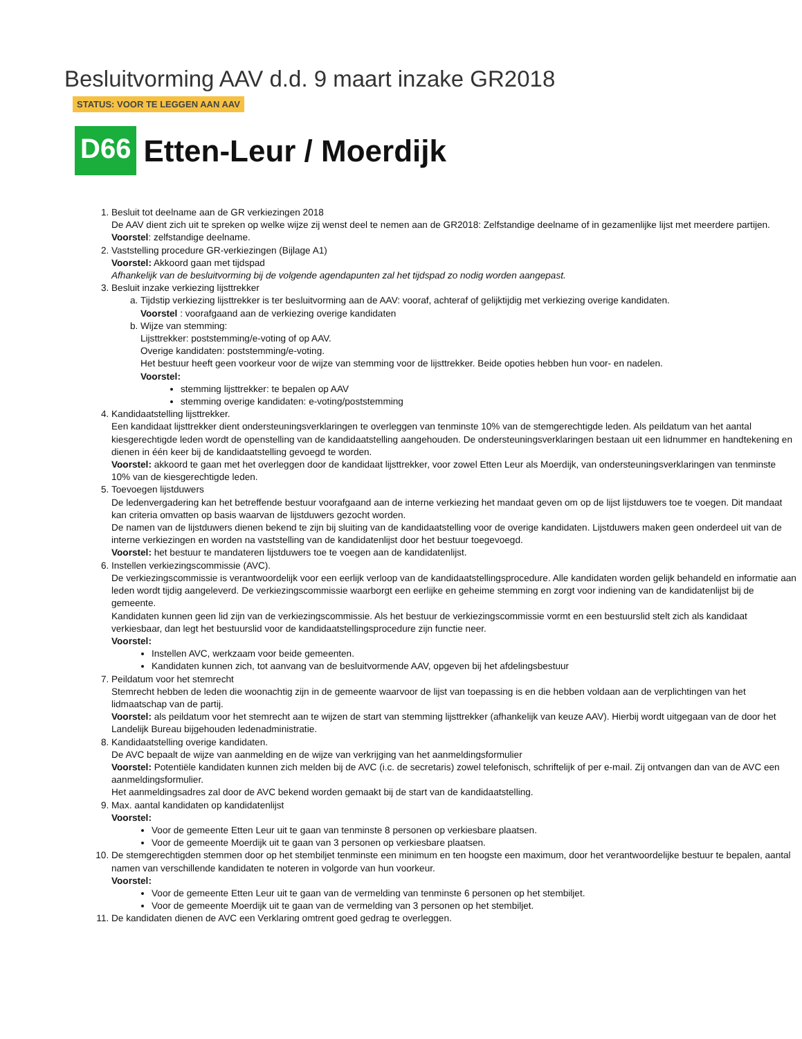Besluitvorming AAV d.d. 9 maart inzake GR2018
STATUS: VOOR TE LEGGEN AAN AAV
D66 Etten-Leur / Moerdijk
1. Besluit tot deelname aan de GR verkiezingen 2018
De AAV dient zich uit te spreken op welke wijze zij wenst deel te nemen aan de GR2018: Zelfstandige deelname of in gezamenlijke lijst met meerdere partijen.
Voorstel: zelfstandige deelname.
2. Vaststelling procedure GR-verkiezingen (Bijlage A1)
Voorstel: Akkoord gaan met tijdspad
Afhankelijk van de besluitvorming bij de volgende agendapunten zal het tijdspad zo nodig worden aangepast.
3. Besluit inzake verkiezing lijsttrekker
a. Tijdstip verkiezing lijsttrekker is ter besluitvorming aan de AAV: vooraf, achteraf of gelijktijdig met verkiezing overige kandidaten.
Voorstel : voorafgaand aan de verkiezing overige kandidaten
b. Wijze van stemming:
Lijsttrekker: poststemming/e-voting of op AAV.
Overige kandidaten: poststemming/e-voting.
Het bestuur heeft geen voorkeur voor de wijze van stemming voor de lijsttrekker. Beide opoties hebben hun voor- en nadelen.
Voorstel:
stemming lijsttrekker: te bepalen op AAV
stemming overige kandidaten: e-voting/poststemming
4. Kandidaatstelling lijsttrekker.
Een kandidaat lijsttrekker dient ondersteuningsverklaringen te overleggen van tenminste 10% van de stemgerechtigde leden. Als peildatum van het aantal kiesgerechtigde leden wordt de openstelling van de kandidaatstelling aangehouden. De ondersteuningsverklaringen bestaan uit een lidnummer en handtekening en dienen in één keer bij de kandidaatstelling gevoegd te worden.
Voorstel: akkoord te gaan met het overleggen door de kandidaat lijsttrekker, voor zowel Etten Leur als Moerdijk, van ondersteuningsverklaringen van tenminste 10% van de kiesgerechtigde leden.
5. Toevoegen lijstduwers
De ledenvergadering kan het betreffende bestuur voorafgaand aan de interne verkiezing het mandaat geven om op de lijst lijstduwers toe te voegen. Dit mandaat kan criteria omvatten op basis waarvan de lijstduwers gezocht worden.
De namen van de lijstduwers dienen bekend te zijn bij sluiting van de kandidaatstelling voor de overige kandidaten. Lijstduwers maken geen onderdeel uit van de interne verkiezingen en worden na vaststelling van de kandidatenlijst door het bestuur toegevoegd.
Voorstel: het bestuur te mandateren lijstduwers toe te voegen aan de kandidatenlijst.
6. Instellen verkiezingscommissie (AVC).
De verkiezingscommissie is verantwoordelijk voor een eerlijk verloop van de kandidaatstellingsprocedure. Alle kandidaten worden gelijk behandeld en informatie aan leden wordt tijdig aangeleverd. De verkiezingscommissie waarborgt een eerlijke en geheime stemming en zorgt voor indiening van de kandidatenlijst bij de gemeente.
Kandidaten kunnen geen lid zijn van de verkiezingscommissie. Als het bestuur de verkiezingscommissie vormt en een bestuurslid stelt zich als kandidaat verkiesbaar, dan legt het bestuurslid voor de kandidaatstellingsprocedure zijn functie neer.
Voorstel:
Instellen AVC, werkzaam voor beide gemeenten.
Kandidaten kunnen zich, tot aanvang van de besluitvormende AAV, opgeven bij het afdelingsbestuur
7. Peildatum voor het stemrecht
Stemrecht hebben de leden die woonachtig zijn in de gemeente waarvoor de lijst van toepassing is en die hebben voldaan aan de verplichtingen van het lidmaatschap van de partij.
Voorstel: als peildatum voor het stemrecht aan te wijzen de start van stemming lijsttrekker (afhankelijk van keuze AAV). Hierbij wordt uitgegaan van de door het Landelijk Bureau bijgehouden ledenadministratie.
8. Kandidaatstelling overige kandidaten.
De AVC bepaalt de wijze van aanmelding en de wijze van verkrijging van het aanmeldingsformulier
Voorstel: Potentiële kandidaten kunnen zich melden bij de AVC (i.c. de secretaris) zowel telefonisch, schriftelijk of per e-mail. Zij ontvangen dan van de AVC een aanmeldingsformulier.
Het aanmeldingsadres zal door de AVC bekend worden gemaakt bij de start van de kandidaatstelling.
9. Max. aantal kandidaten op kandidatenlijst
Voorstel:
Voor de gemeente Etten Leur uit te gaan van tenminste 8 personen op verkiesbare plaatsen.
Voor de gemeente Moerdijk uit te gaan van 3 personen op verkiesbare plaatsen.
10. De stemgerechtigden stemmen door op het stembiljet tenminste een minimum en ten hoogste een maximum, door het verantwoordelijke bestuur te bepalen, aantal namen van verschillende kandidaten te noteren in volgorde van hun voorkeur.
Voorstel:
Voor de gemeente Etten Leur uit te gaan van de vermelding van tenminste 6 personen op het stembiljet.
Voor de gemeente Moerdijk uit te gaan van de vermelding van 3 personen op het stembiljet.
11. De kandidaten dienen de AVC een Verklaring omtrent goed gedrag te overleggen.